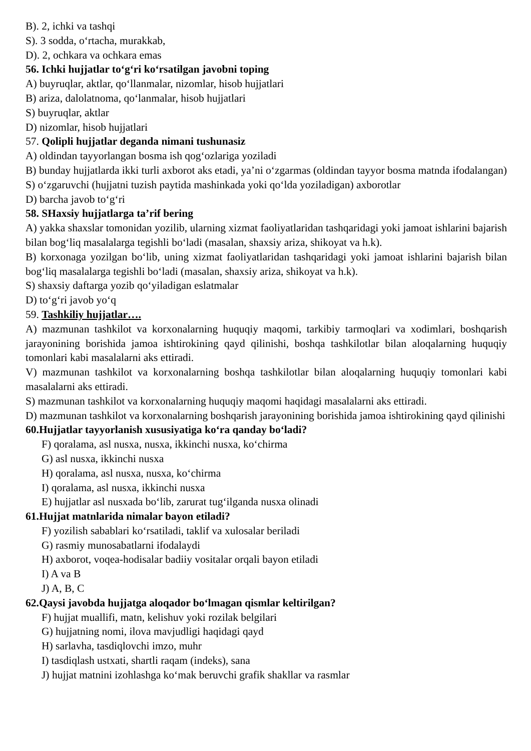B). 2, ichki va tashqi
S). 3 sodda, o‘rtacha, murakkab,
D). 2, ochkara va ochkara emas
56. Ichki hujjatlar to‘g‘ri ko‘rsatilgan javobni toping
A) buyruqlar, aktlar, qo‘llanmalar, nizomlar, hisob hujjatlari
B) ariza, dalolatnoma, qo‘lanmalar, hisob hujjatlari
S) buyruqlar, aktlar
D) nizomlar, hisob hujjatlari
57. Qolipli hujjatlar deganda nimani tushunasiz
A) oldindan tayyorlangan bosma ish qog‘ozlariga yoziladi
B) bunday hujjatlarda ikki turli axborot aks etadi, ya’ni o‘zgarmas (oldindan tayyor bosma matnda ifodalangan)
S) o‘zgaruvchi (hujjatni tuzish paytida mashinkada yoki qo‘lda yoziladigan) axborotlar
D) barcha javob to‘g‘ri
58. SHaxsiy hujjatlarga ta’rif bering
A) yakka shaxslar tomonidan yozilib, ularning xizmat faoliyatlaridan tashqaridagi yoki jamoat ishlarini bajarish bilan bog‘liq masalalarga tegishli bo‘ladi (masalan, shaxsiy ariza, shikoyat va h.k).
B) korxonaga yozilgan bo‘lib, uning xizmat faoliyatlaridan tashqaridagi yoki jamoat ishlarini bajarish bilan bog‘liq masalalarga tegishli bo‘ladi (masalan, shaxsiy ariza, shikoyat va h.k).
S) shaxsiy daftarga yozib qo‘yiladigan eslatmalar
D) to‘g‘ri javob yo‘q
59. Tashkiliy hujjatlar….
A) mazmunan tashkilot va korxonalarning huquqiy maqomi, tarkibiy tarmoqlari va xodimlari, boshqarish jarayonining borishida jamoa ishtirokining qayd qilinishi, boshqa tashkilotlar bilan aloqalarning huquqiy tomonlari kabi masalalarni aks ettiradi.
V) mazmunan tashkilot va korxonalarning boshqa tashkilotlar bilan aloqalarning huquqiy tomonlari kabi masalalarni aks ettiradi.
S) mazmunan tashkilot va korxonalarning huquqiy maqomi haqidagi masalalarni aks ettiradi.
D) mazmunan tashkilot va korxonalarning boshqarish jarayonining borishida jamoa ishtirokining qayd qilinishi
60.Hujjatlar tayyorlanish xususiyatiga ko‘ra qanday bo‘ladi?
F) qoralama, asl nusxa, nusxa, ikkinchi nusxa, ko‘chirma
G) asl nusxa, ikkinchi nusxa
H) qoralama, asl nusxa, nusxa, ko‘chirma
I) qoralama, asl nusxa, ikkinchi nusxa
E) hujjatlar asl nusxada bo‘lib, zarurat tug‘ilganda nusxa olinadi
61.Hujjat matnlarida nimalar bayon etiladi?
F) yozilish sabablari ko‘rsatiladi, taklif va xulosalar beriladi
G) rasmiy munosabatlarni ifodalaydi
H) axborot, voqea-hodisalar badiiy vositalar orqali bayon etiladi
I) A va B
J) A, B, C
62.Qaysi javobda hujjatga aloqador bo‘lmagan qismlar keltirilgan?
F) hujjat muallifi, matn, kelishuv yoki rozilak belgilari
G) hujjatning nomi, ilova mavjudligi haqidagi qayd
H) sarlavha, tasdiqlovchi imzo, muhr
I) tasdiqlash ustxati, shartli raqam (indeks), sana
J) hujjat matnini izohlashga ko‘mak beruvchi grafik shakllar va rasmlar